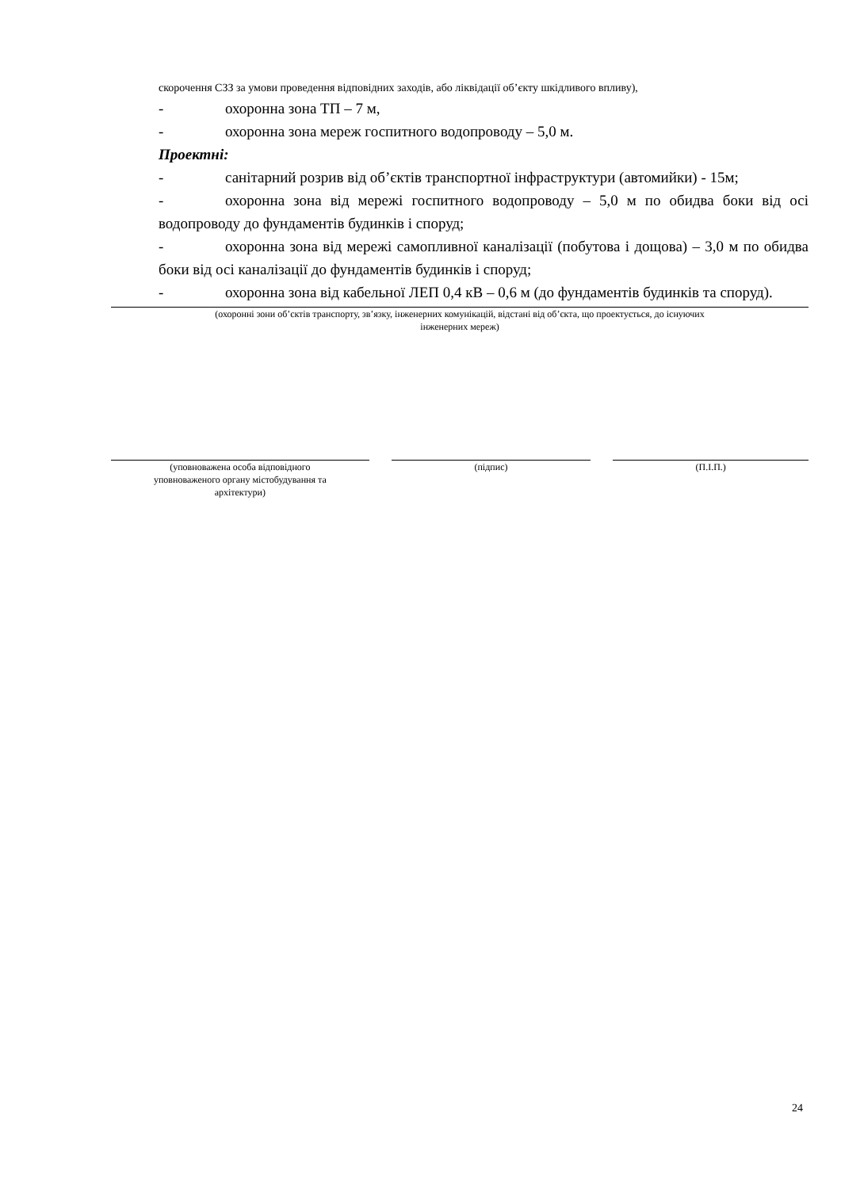скорочення СЗЗ за умови проведення відповідних заходів, або ліквідації об’єкту шкідливого впливу),
- охоронна зона ТП – 7 м,
- охоронна зона мереж госпитного водопроводу – 5,0 м.
Проектні:
- санітарний розрив від об’єктів транспортної інфраструктури (автомийки) - 15м;
- охоронна зона від мережі госпитного водопроводу – 5,0 м по обидва боки від осі водопроводу до фундаментів будинків і споруд;
- охоронна зона від мережі самопливної каналізації (побутова і дощова) – 3,0 м по обидва боки від осі каналізації до фундаментів будинків і споруд;
- охоронна зона від кабельної ЛЕП 0,4 кВ – 0,6 м (до фундаментів будинків та споруд).
(охоронні зони об’єктів транспорту, зв’язку, інженерних комунікацій, відстані від об’єкта, що проектується, до існуючих
інженерних мереж)
(уповноважена особа відповідного
уповноваженого органу містобудування та
архітектури)
(підпис) (П.І.П.)
24